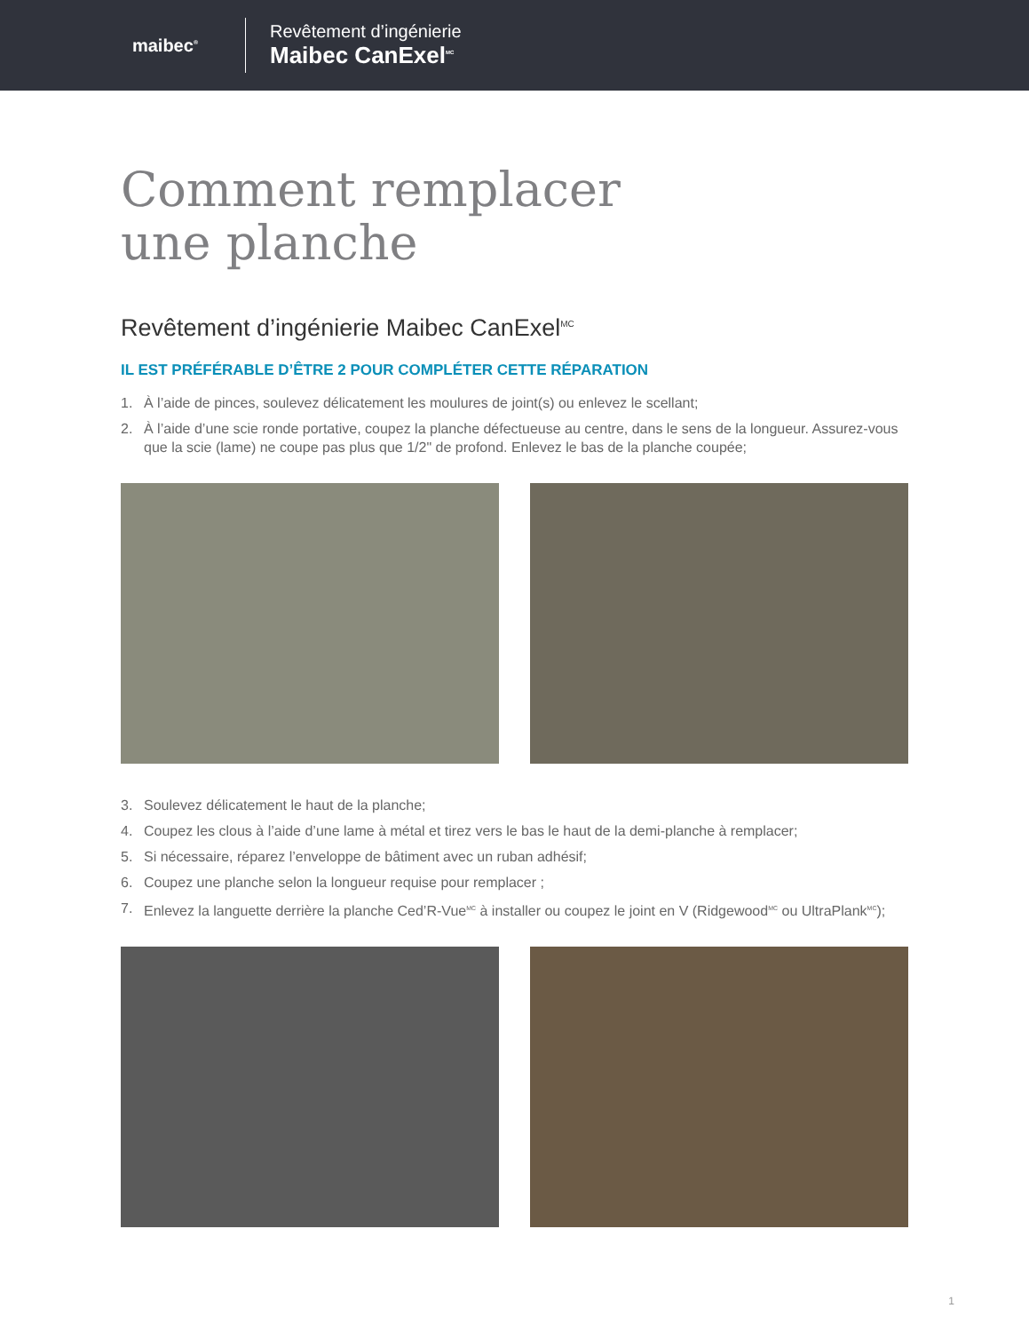maibec<sup>®</sup>
Revêtement d’ingénierie
Maibec CanExel<sup>MC</sup>
Comment remplacer
une planche
Revêtement d’ingénierie Maibec CanExel<sup>MC</sup>
IL EST PRÉFÉRABLE D’ÊTRE 2 POUR COMPLÉTER CETTE RÉPARATION
1. À l’aide de pinces, soulevez délicatement les moulures de joint(s) ou enlevez le scellant;
2. À l’aide d’une scie ronde portative, coupez la planche défectueuse au centre, dans le sens de la longueur. Assurez-vous que la scie (lame) ne coupe pas plus que 1/2" de profond. Enlevez le bas de la planche coupée;
3. Soulevez délicatement le haut de la planche;
4. Coupez les clous à l’aide d’une lame à métal et tirez vers le bas le haut de la demi-planche à remplacer;
5. Si nécessaire, réparez l’enveloppe de bâtiment avec un ruban adhésif;
6. Coupez une planche selon la longueur requise pour remplacer ;
7. Enlevez la languette derrière la planche Ced’R-Vue<sup>MC</sup> à installer ou coupez le joint en V (Ridgewood<sup>MC</sup> ou UltraPlank<sup>MC</sup>);
1